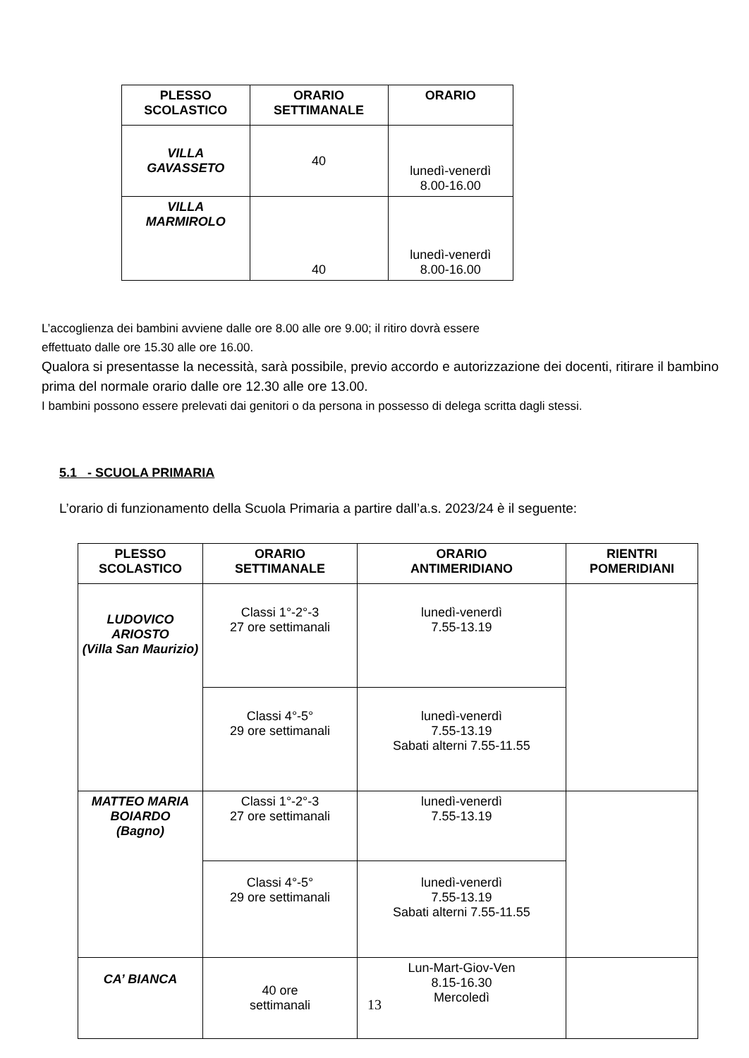| PLESSO SCOLASTICO | ORARIO SETTIMANALE | ORARIO |
| --- | --- | --- |
| VILLA GAVASSETO | 40 | lunedì-venerdì 8.00-16.00 |
| VILLA MARMIROLO | 40 | lunedì-venerdì 8.00-16.00 |
L’accoglienza dei bambini avviene dalle ore 8.00 alle ore 9.00; il ritiro dovrà essere
effettuato dalle ore 15.30 alle ore 16.00.
Qualora si presentasse la necessità, sarà possibile, previo accordo e autorizzazione dei docenti, ritirare il bambino prima del normale orario dalle ore 12.30 alle ore 13.00.
I bambini possono essere prelevati dai genitori o da persona in possesso di delega scritta dagli stessi.
5.1 - SCUOLA PRIMARIA
L’orario di funzionamento della Scuola Primaria a partire dall’a.s. 2023/24 è il seguente:
| PLESSO SCOLASTICO | ORARIO SETTIMANALE | ORARIO ANTIMERIDIANO | RIENTRI POMERIDIANI |
| --- | --- | --- | --- |
| LUDOVICO ARIOSTO (Villa San Maurizio) | Classi 1°-2°-3 27 ore settimanali | lunedì-venerdì 7.55-13.19 | |
| | Classi 4°-5° 29 ore settimanali | lunedì-venerdì 7.55-13.19 Sabati alterni 7.55-11.55 | |
| MATTEO MARIA BOIARDO (Bagno) | Classi 1°-2°-3 27 ore settimanali | lunedì-venerdì 7.55-13.19 | |
| | Classi 4°-5° 29 ore settimanali | lunedì-venerdì 7.55-13.19 Sabati alterni 7.55-11.55 | |
| CA’ BIANCA | 40 ore settimanali | Lun-Mart-Giov-Ven 8.15-16.30 Mercoledì | |
13